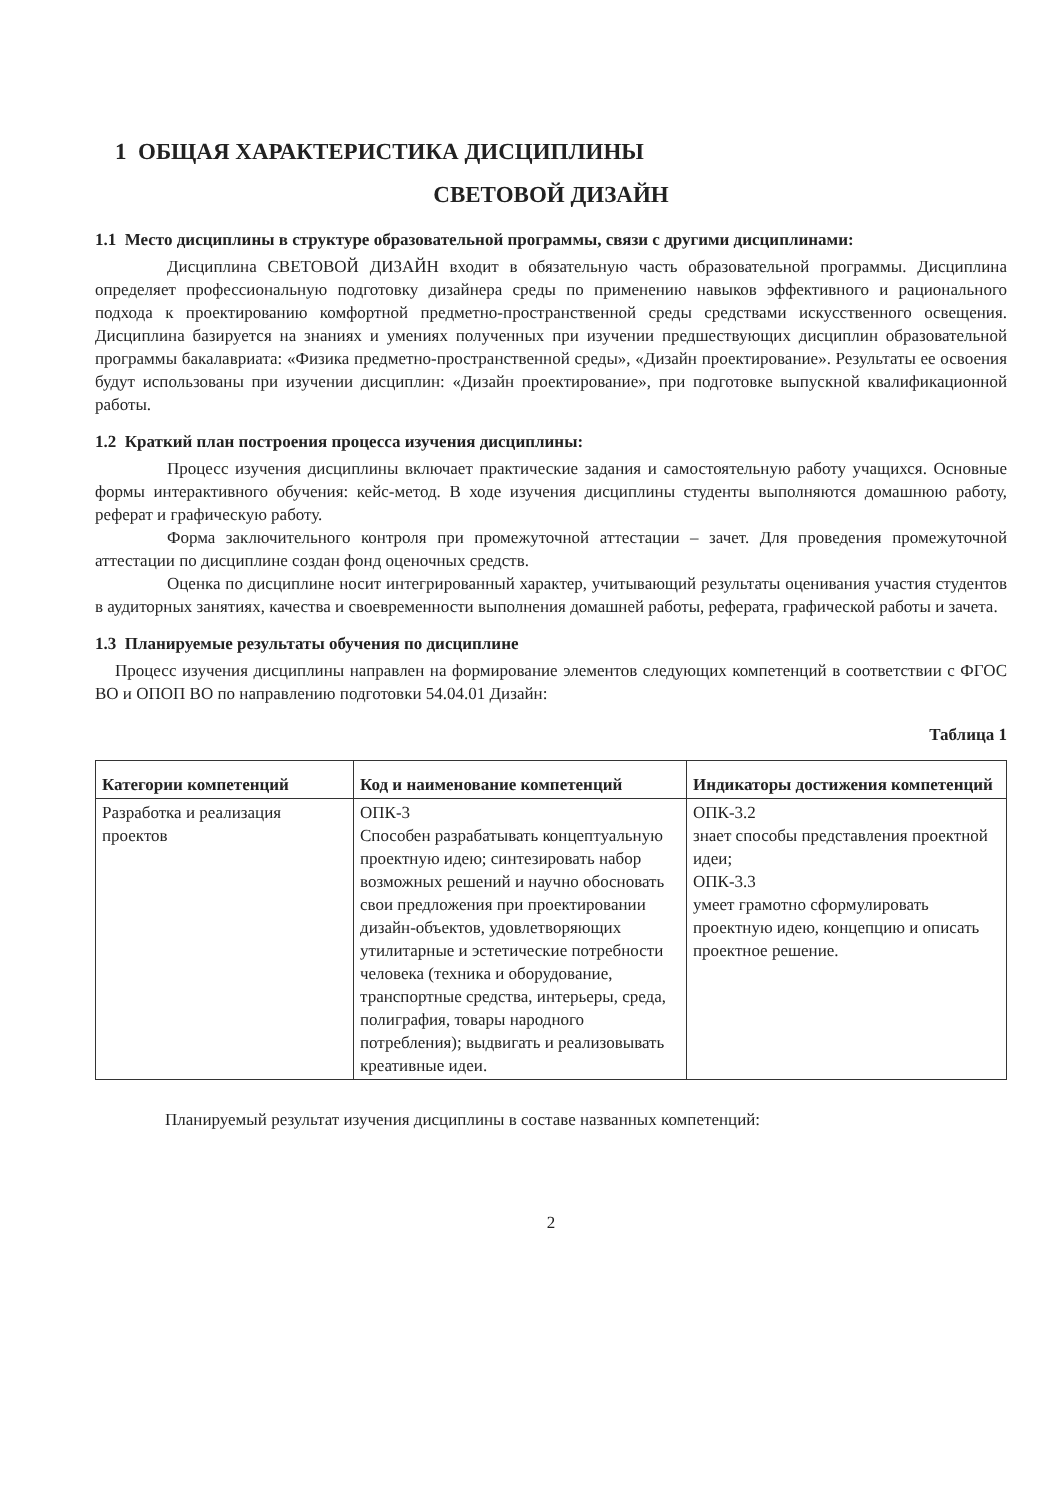1 ОБЩАЯ ХАРАКТЕРИСТИКА ДИСЦИПЛИНЫ
СВЕТОВОЙ ДИЗАЙН
1.1 Место дисциплины в структуре образовательной программы, связи с другими дисциплинами:
Дисциплина СВЕТОВОЙ ДИЗАЙН входит в обязательную часть образовательной программы. Дисциплина определяет профессиональную подготовку дизайнера среды по применению навыков эффективного и рационального подхода к проектированию комфортной предметно-пространственной среды средствами искусственного освещения. Дисциплина базируется на знаниях и умениях полученных при изучении предшествующих дисциплин образовательной программы бакалавриата: «Физика предметно-пространственной среды», «Дизайн проектирование». Результаты ее освоения будут использованы при изучении дисциплин: «Дизайн проектирование», при подготовке выпускной квалификационной работы.
1.2 Краткий план построения процесса изучения дисциплины:
Процесс изучения дисциплины включает практические задания и самостоятельную работу учащихся. Основные формы интерактивного обучения: кейс-метод. В ходе изучения дисциплины студенты выполняются домашнюю работу, реферат и графическую работу.
Форма заключительного контроля при промежуточной аттестации – зачет. Для проведения промежуточной аттестации по дисциплине создан фонд оценочных средств.
Оценка по дисциплине носит интегрированный характер, учитывающий результаты оценивания участия студентов в аудиторных занятиях, качества и своевременности выполнения домашней работы, реферата, графической работы и зачета.
1.3 Планируемые результаты обучения по дисциплине
Процесс изучения дисциплины направлен на формирование элементов следующих компетенций в соответствии с ФГОС ВО и ОПОП ВО по направлению подготовки 54.04.01 Дизайн:
Таблица 1
| Категории компетенций | Код и наименование компетенций | Индикаторы достижения компетенций |
| --- | --- | --- |
| Разработка и реализация проектов | ОПК-3 Способен разрабатывать концептуальную проектную идею; синтезировать набор возможных решений и научно обосновать свои предложения при проектировании дизайн-объектов, удовлетворяющих утилитарные и эстетические потребности человека (техника и оборудование, транспортные средства, интерьеры, среда, полиграфия, товары народного потребления); выдвигать и реализовывать креативные идеи. | ОПК-3.2 знает способы представления проектной идеи; ОПК-3.3 умеет грамотно сформулировать проектную идею, концепцию и описать проектное решение. |
Планируемый результат изучения дисциплины в составе названных компетенций:
2